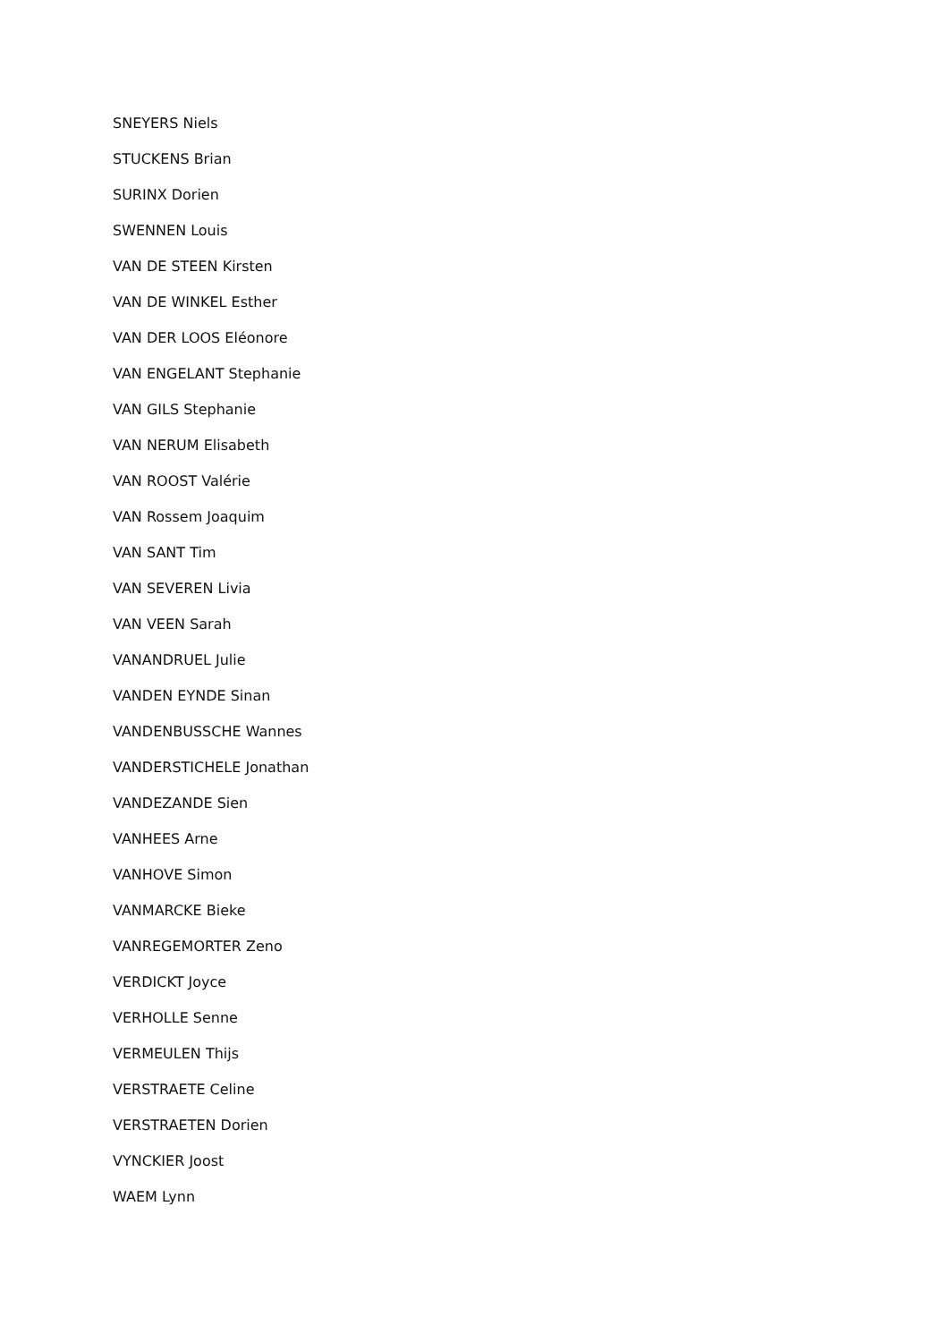SNEYERS Niels
STUCKENS Brian
SURINX Dorien
SWENNEN Louis
VAN DE STEEN Kirsten
VAN DE WINKEL Esther
VAN DER LOOS Eléonore
VAN ENGELANT Stephanie
VAN GILS Stephanie
VAN NERUM Elisabeth
VAN ROOST Valérie
VAN Rossem Joaquim
VAN SANT Tim
VAN SEVEREN Livia
VAN VEEN Sarah
VANANDRUEL Julie
VANDEN EYNDE Sinan
VANDENBUSSCHE Wannes
VANDERSTICHELE Jonathan
VANDEZANDE Sien
VANHEES Arne
VANHOVE Simon
VANMARCKE Bieke
VANREGEMORTER Zeno
VERDICKT Joyce
VERHOLLE Senne
VERMEULEN Thijs
VERSTRAETE Celine
VERSTRAETEN Dorien
VYNCKIER Joost
WAEM Lynn